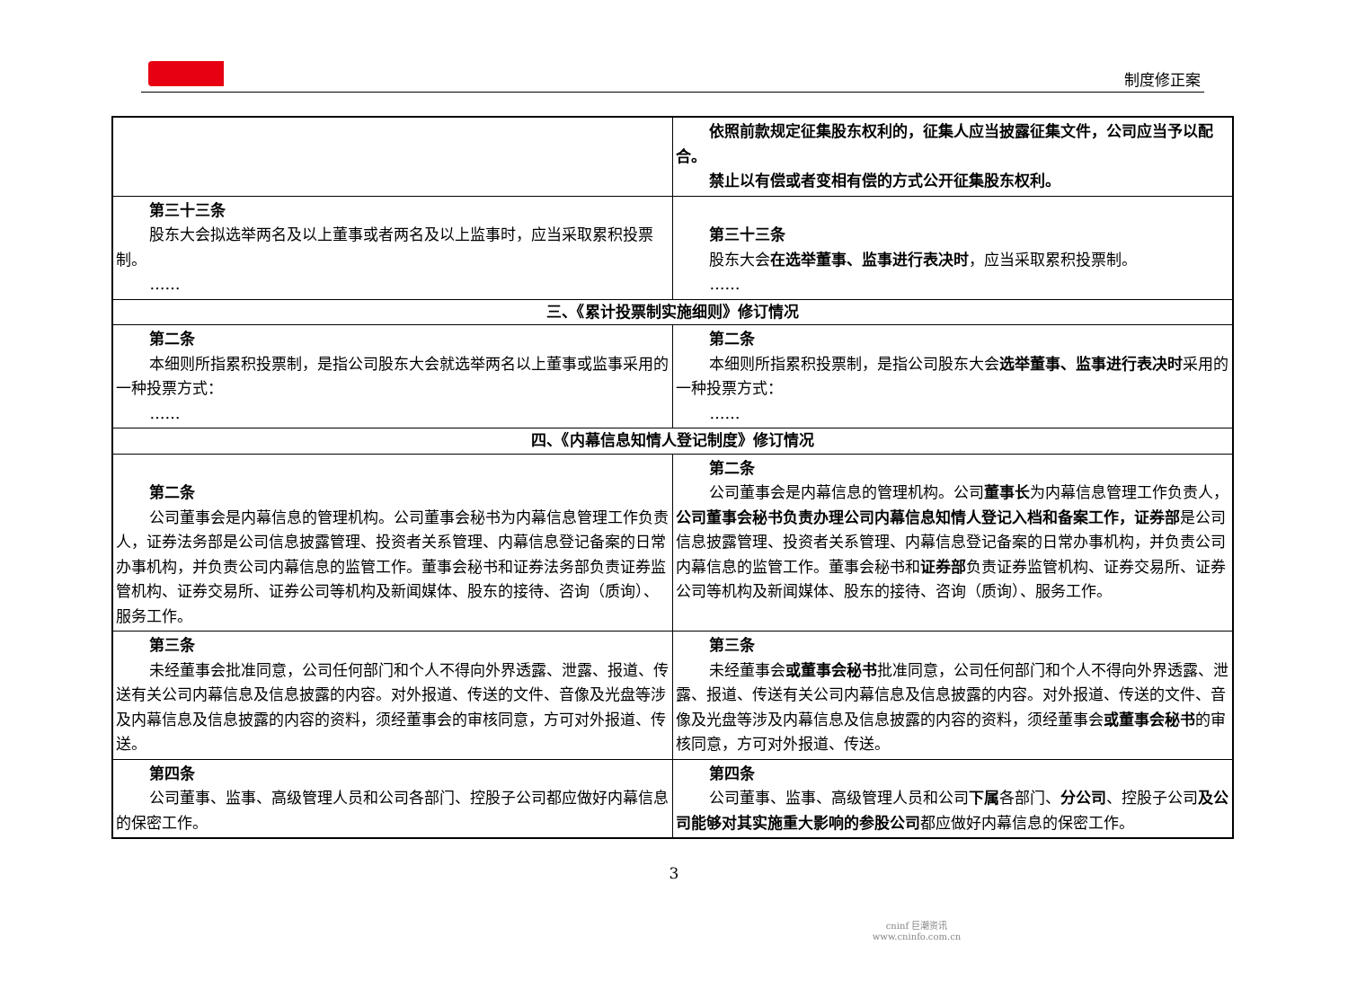制度修正案
| | 依照前款规定征集股东权利的，征集人应当披露征集文件，公司应当予以配合。 禁止以有偿或者变相有偿的方式公开征集股东权利。 |
| 第三十三条 股东大会拟选举两名及以上董事或者两名及以上监事时，应当采取累积投票制。 …… | 第三十三条 股东大会 在选举董事、监事进行表决时 ，应当采取累积投票制。 …… |
| 三、《累计投票制实施细则》修订情况 | |
| 第二条 本细则所指累积投票制，是指公司股东大会就选举两名以上董事或监事采用的一种投票方式： …… | 第二条 本细则所指累积投票制，是指公司股东大会 选举董事、监事进行表决时 采用的一种投票方式： …… |
| 四、《内幕信息知情人登记制度》修订情况 | |
| 第二条 公司董事会是内幕信息的管理机构。公司董事会秘书为内幕信息管理工作负责人，证券法务部是公司信息披露管理、投资者关系管理、内幕信息登记备案的日常办事机构，并负责公司内幕信息的监管工作。董事会秘书和证券法务部负责证券监管机构、证券交易所、证券公司等机构及新闻媒体、股东的接待、咨询（质询）、服务工作。 | 第二条 公司董事会是内幕信息的管理机构。公司 董事长 为内幕信息管理工作负责人， 公司董事会秘书负责办理公司内幕信息知情人登记入档和备案工作，证券部 是公司信息披露管理、投资者关系管理、内幕信息登记备案的日常办事机构，并负责公司内幕信息的监管工作。董事会秘书和 证券部 负责证券监管机构、证券交易所、证券公司等机构及新闻媒体、股东的接待、咨询（质询）、服务工作。 |
| 第三条 未经董事会批准同意，公司任何部门和个人不得向外界透露、泄露、报道、传送有关公司内幕信息及信息披露的内容。对外报道、传送的文件、音像及光盘等涉及内幕信息及信息披露的内容的资料，须经董事会的审核同意，方可对外报道、传送。 | 第三条 未经董事会 或董事会秘书 批准同意，公司任何部门和个人不得向外界透露、泄露、报道、传送有关公司内幕信息及信息披露的内容。对外报道、传送的文件、音像及光盘等涉及内幕信息及信息披露的内容的资料，须经董事会 或董事会秘书 的审核同意，方可对外报道、传送。 |
| 第四条 公司董事、监事、高级管理人员和公司各部门、控股子公司都应做好内幕信息的保密工作。 | 第四条 公司董事、监事、高级管理人员和公司 下属 各部门、 分公司 、控股子公司 及公司能够对其实施重大影响的参股公司 都应做好内幕信息的保密工作。 |
3
cninf 巨潮资讯
www.cninfo.com.cn